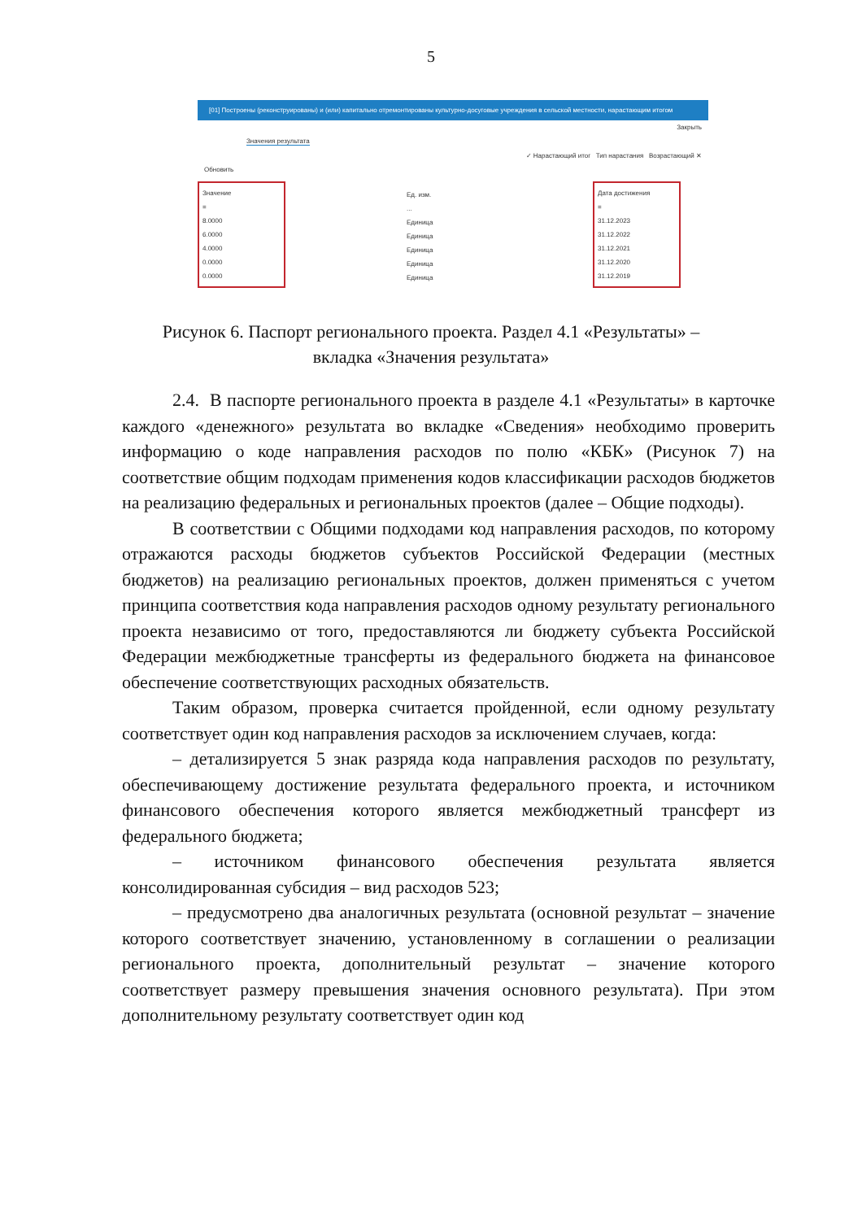5
[01] Построены (реконструированы) и (или) капитально отремонтированы культурно-досуговые учреждения в сельской местности, нарастающим итогом
Закрыть
Значения результата
✓ Нарастающий итог Тип нарастания Возрастающий ✕
Обновить
Значение
=
8.0000
6.0000
4.0000
0.0000
0.0000
Ед. изм.
...
Единица
Единица
Единица
Единица
Единица
Дата достижения
=
31.12.2023
31.12.2022
31.12.2021
31.12.2020
31.12.2019
Рисунок 6. Паспорт регионального проекта. Раздел 4.1 «Результаты» –
вкладка «Значения результата»
2.4. В паспорте регионального проекта в разделе 4.1 «Результаты» в карточке каждого «денежного» результата во вкладке «Сведения» необходимо проверить информацию о коде направления расходов по полю «КБК» (Рисунок 7) на соответствие общим подходам применения кодов классификации расходов бюджетов на реализацию федеральных и региональных проектов (далее – Общие подходы).
В соответствии с Общими подходами код направления расходов, по которому отражаются расходы бюджетов субъектов Российской Федерации (местных бюджетов) на реализацию региональных проектов, должен применяться с учетом принципа соответствия кода направления расходов одному результату регионального проекта независимо от того, предоставляются ли бюджету субъекта Российской Федерации межбюджетные трансферты из федерального бюджета на финансовое обеспечение соответствующих расходных обязательств.
Таким образом, проверка считается пройденной, если одному результату соответствует один код направления расходов за исключением случаев, когда:
– детализируется 5 знак разряда кода направления расходов по результату, обеспечивающему достижение результата федерального проекта, и источником финансового обеспечения которого является межбюджетный трансферт из федерального бюджета;
– источником финансового обеспечения результата является консолидированная субсидия – вид расходов 523;
– предусмотрено два аналогичных результата (основной результат – значение которого соответствует значению, установленному в соглашении о реализации регионального проекта, дополнительный результат – значение которого соответствует размеру превышения значения основного результата). При этом дополнительному результату соответствует один код